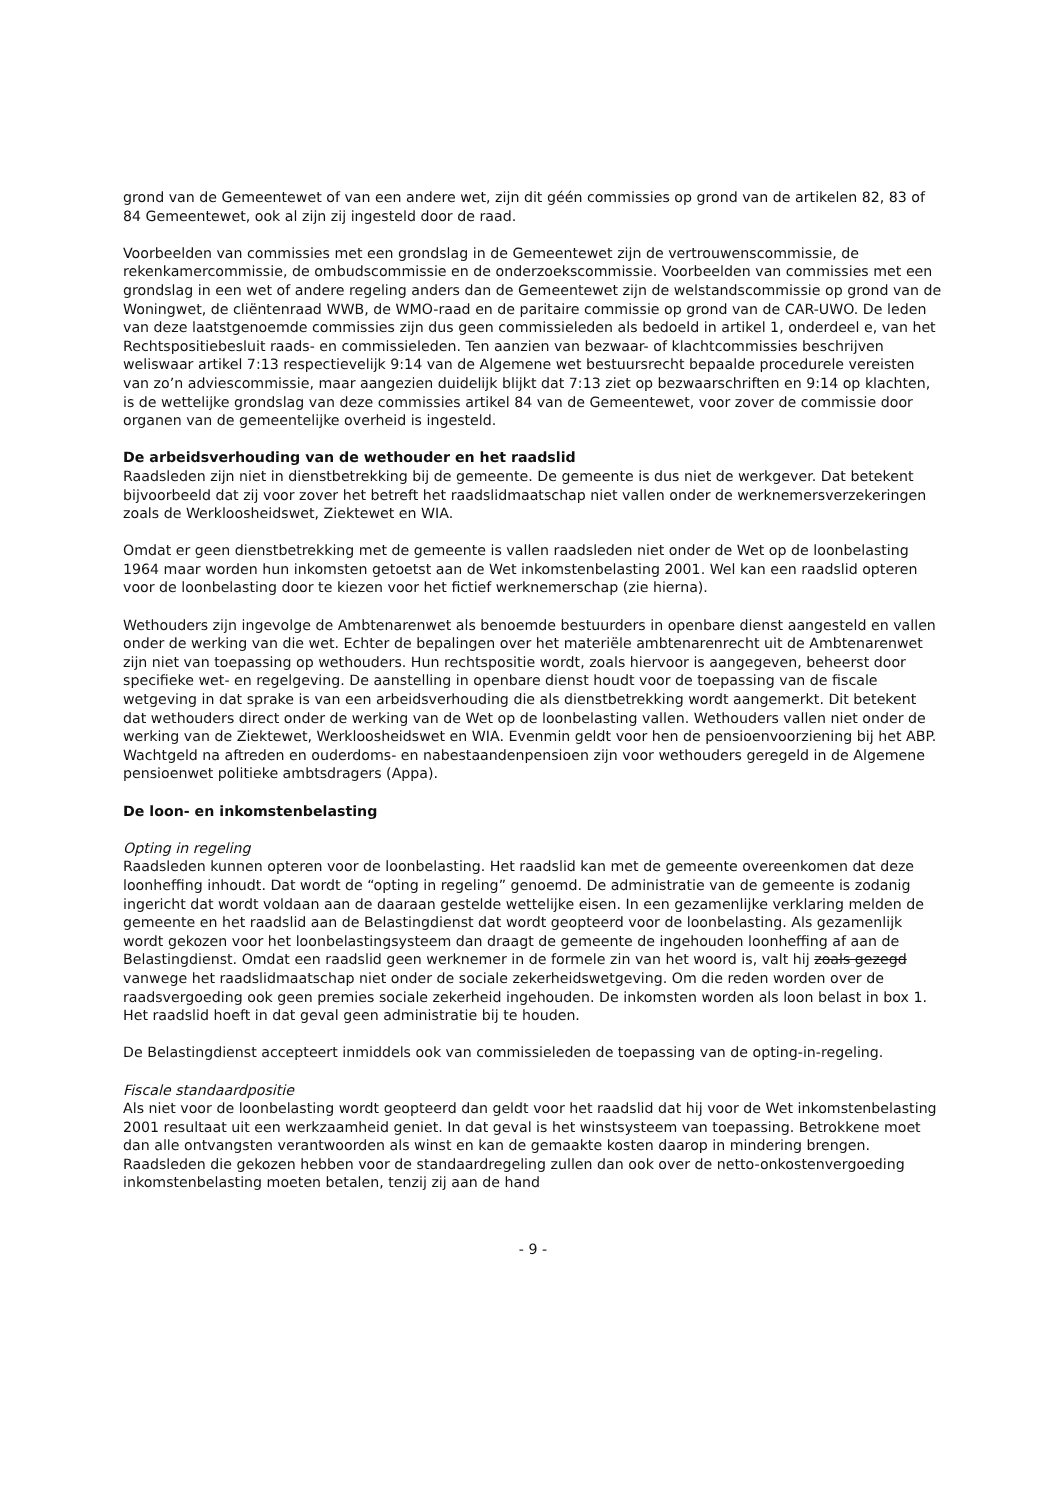grond van de Gemeentewet of van een andere wet, zijn dit géén commissies op grond van de artikelen 82, 83 of 84 Gemeentewet, ook al zijn zij ingesteld door de raad.
Voorbeelden van commissies met een grondslag in de Gemeentewet zijn de vertrouwenscommissie, de rekenkamercommissie, de ombudscommissie en de onderzoekscommissie. Voorbeelden van commissies met een grondslag in een wet of andere regeling anders dan de Gemeentewet zijn de welstandscommissie op grond van de Woningwet, de cliëntenraad WWB, de WMO-raad en de paritaire commissie op grond van de CAR-UWO. De leden van deze laatstgenoemde commissies zijn dus geen commissieleden als bedoeld in artikel 1, onderdeel e, van het Rechtspositiebesluit raads- en commissieleden. Ten aanzien van bezwaar- of klachtcommissies beschrijven weliswaar artikel 7:13 respectievelijk 9:14 van de Algemene wet bestuursrecht bepaalde procedurele vereisten van zo’n adviescommissie, maar aangezien duidelijk blijkt dat 7:13 ziet op bezwaarschriften en 9:14 op klachten, is de wettelijke grondslag van deze commissies artikel 84 van de Gemeentewet, voor zover de commissie door organen van de gemeentelijke overheid is ingesteld.
De arbeidsverhouding van de wethouder en het raadslid
Raadsleden zijn niet in dienstbetrekking bij de gemeente. De gemeente is dus niet de werkgever. Dat betekent bijvoorbeeld dat zij voor zover het betreft het raadslidmaatschap niet vallen onder de werknemersverzekeringen zoals de Werkloosheidswet, Ziektewet en WIA.
Omdat er geen dienstbetrekking met de gemeente is vallen raadsleden niet onder de Wet op de loonbelasting 1964 maar worden hun inkomsten getoetst aan de Wet inkomstenbelasting 2001. Wel kan een raadslid opteren voor de loonbelasting door te kiezen voor het fictief werknemerschap (zie hierna).
Wethouders zijn ingevolge de Ambtenarenwet als benoemde bestuurders in openbare dienst aangesteld en vallen onder de werking van die wet. Echter de bepalingen over het materiële ambtenarenrecht uit de Ambtenarenwet zijn niet van toepassing op wethouders. Hun rechtspositie wordt, zoals hiervoor is aangegeven, beheerst door specifieke wet- en regelgeving. De aanstelling in openbare dienst houdt voor de toepassing van de fiscale wetgeving in dat sprake is van een arbeidsverhouding die als dienstbetrekking wordt aangemerkt. Dit betekent dat wethouders direct onder de werking van de Wet op de loonbelasting vallen. Wethouders vallen niet onder de werking van de Ziektewet, Werkloosheidswet en WIA. Evenmin geldt voor hen de pensioenvoorziening bij het ABP. Wachtgeld na aftreden en ouderdoms- en nabestaandenpensioen zijn voor wethouders geregeld in de Algemene pensioenwet politieke ambtsdragers (Appa).
De loon- en inkomstenbelasting
Opting in regeling
Raadsleden kunnen opteren voor de loonbelasting. Het raadslid kan met de gemeente overeenkomen dat deze loonheffing inhoudt. Dat wordt de “opting in regeling” genoemd. De administratie van de gemeente is zodanig ingericht dat wordt voldaan aan de daaraan gestelde wettelijke eisen. In een gezamenlijke verklaring melden de gemeente en het raadslid aan de Belastingdienst dat wordt geopteerd voor de loonbelasting. Als gezamenlijk wordt gekozen voor het loonbelastingsysteem dan draagt de gemeente de ingehouden loonheffing af aan de Belastingdienst. Omdat een raadslid geen werknemer in de formele zin van het woord is, valt hij zoals gezegd vanwege het raadslidmaatschap niet onder de sociale zekerheidswetgeving. Om die reden worden over de raadsvergoeding ook geen premies sociale zekerheid ingehouden. De inkomsten worden als loon belast in box 1. Het raadslid hoeft in dat geval geen administratie bij te houden.
De Belastingdienst accepteert inmiddels ook van commissieleden de toepassing van de opting-in-regeling.
Fiscale standaardpositie
Als niet voor de loonbelasting wordt geopteerd dan geldt voor het raadslid dat hij voor de Wet inkomstenbelasting 2001 resultaat uit een werkzaamheid geniet. In dat geval is het winstsysteem van toepassing. Betrokkene moet dan alle ontvangsten verantwoorden als winst en kan de gemaakte kosten daarop in mindering brengen. Raadsleden die gekozen hebben voor de standaardregeling zullen dan ook over de netto-onkostenvergoeding inkomstenbelasting moeten betalen, tenzij zij aan de hand
- 9 -